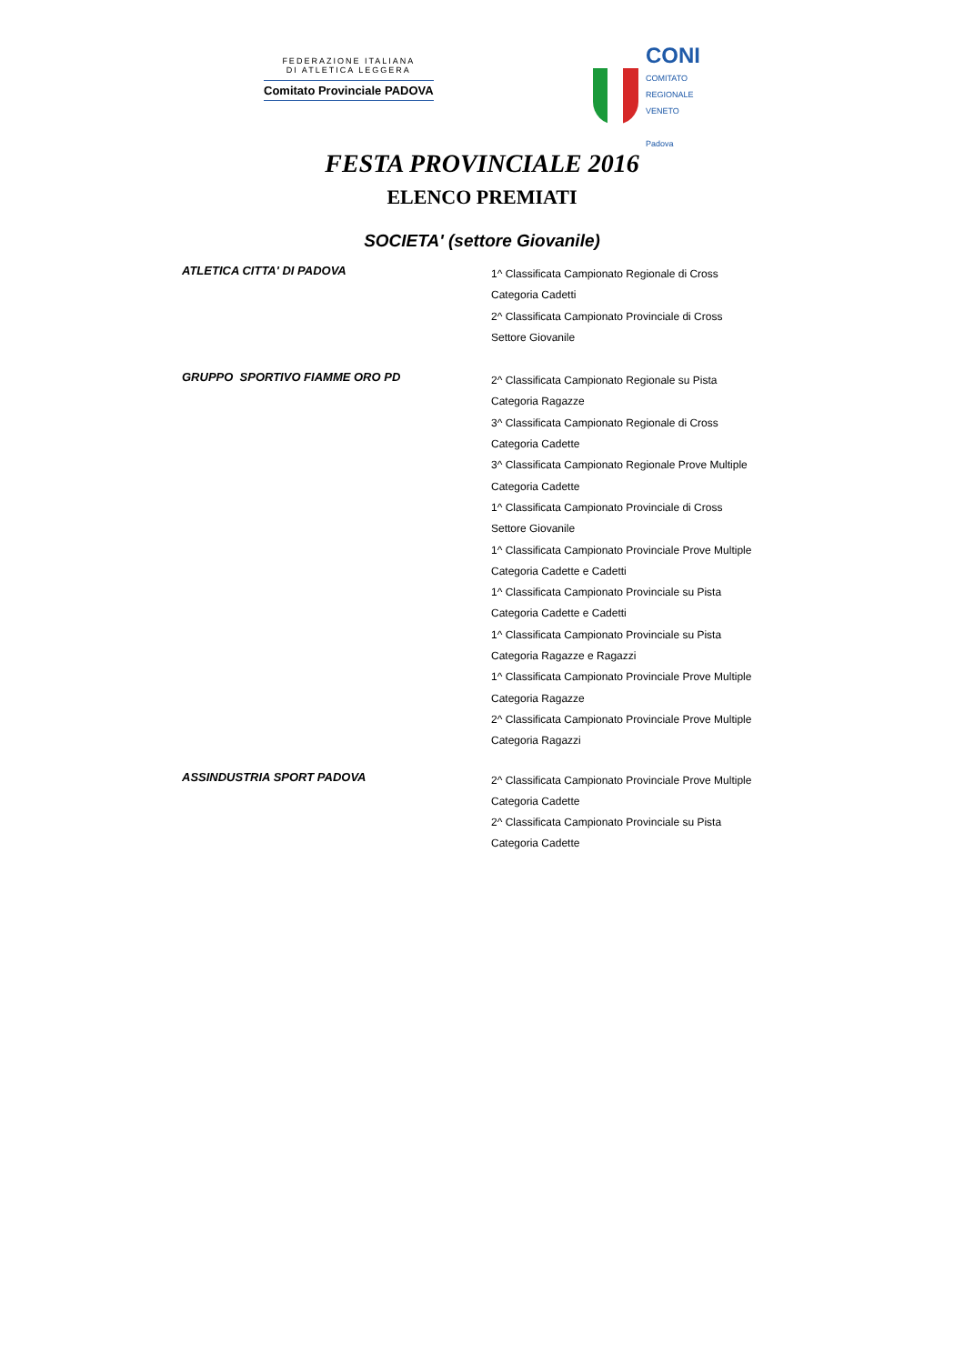FEDERAZIONE ITALIANA
DI ATLETICA LEGGERA
Comitato Provinciale PADOVA
CONI
COMITATO
REGIONALE
VENETO
Padova
FESTA PROVINCIALE 2016
ELENCO PREMIATI
SOCIETA' (settore Giovanile)
ATLETICA CITTA' DI PADOVA
1^ Classificata Campionato Regionale di Cross
Categoria Cadetti
2^ Classificata Campionato Provinciale di Cross
Settore Giovanile
GRUPPO SPORTIVO FIAMME ORO PD
2^ Classificata Campionato Regionale su Pista
Categoria Ragazze
3^ Classificata Campionato Regionale di Cross
Categoria Cadette
3^ Classificata Campionato Regionale Prove Multiple
Categoria Cadette
1^ Classificata Campionato Provinciale di Cross
Settore Giovanile
1^ Classificata Campionato Provinciale Prove Multiple
Categoria Cadette e Cadetti
1^ Classificata Campionato Provinciale su Pista
Categoria Cadette e Cadetti
1^ Classificata Campionato Provinciale su Pista
Categoria Ragazze e Ragazzi
1^ Classificata Campionato Provinciale Prove Multiple
Categoria Ragazze
2^ Classificata Campionato Provinciale Prove Multiple
Categoria Ragazzi
ASSINDUSTRIA SPORT PADOVA
2^ Classificata Campionato Provinciale Prove Multiple
Categoria Cadette
2^ Classificata Campionato Provinciale su Pista
Categoria Cadette